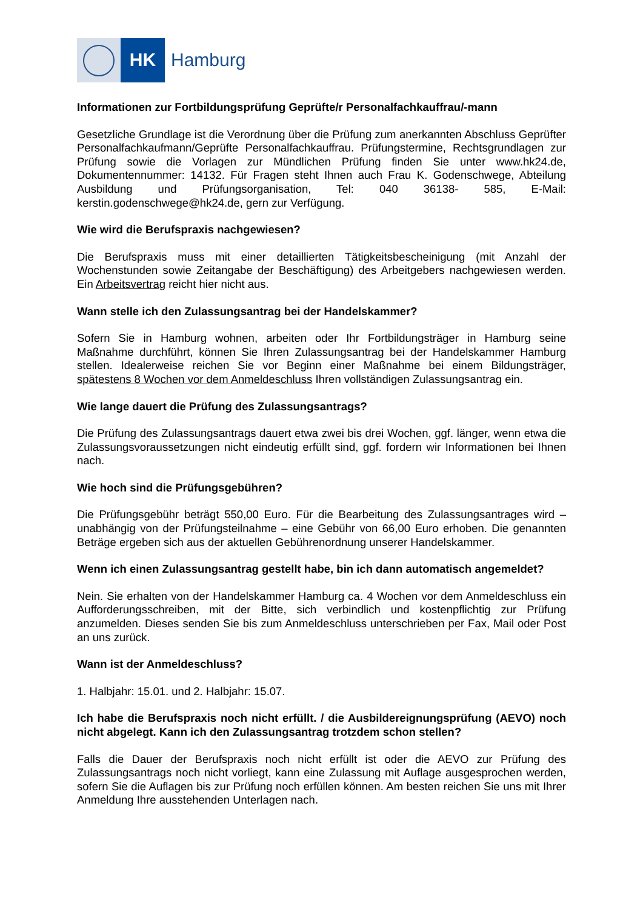HK Hamburg
Informationen zur Fortbildungsprüfung Geprüfte/r Personalfachkauffrau/-mann
Gesetzliche Grundlage ist die Verordnung über die Prüfung zum anerkannten Abschluss Geprüfter Personalfachkaufmann/Geprüfte Personalfachkauffrau. Prüfungstermine, Rechtsgrundlagen zur Prüfung sowie die Vorlagen zur Mündlichen Prüfung finden Sie unter www.hk24.de, Dokumentennummer: 14132. Für Fragen steht Ihnen auch Frau K. Godenschwege, Abteilung Ausbildung und Prüfungsorganisation, Tel: 040 36138- 585, E-Mail: kerstin.godenschwege@hk24.de, gern zur Verfügung.
Wie wird die Berufspraxis nachgewiesen?
Die Berufspraxis muss mit einer detaillierten Tätigkeitsbescheinigung (mit Anzahl der Wochenstunden sowie Zeitangabe der Beschäftigung) des Arbeitgebers nachgewiesen werden. Ein Arbeitsvertrag reicht hier nicht aus.
Wann stelle ich den Zulassungsantrag bei der Handelskammer?
Sofern Sie in Hamburg wohnen, arbeiten oder Ihr Fortbildungsträger in Hamburg seine Maßnahme durchführt, können Sie Ihren Zulassungsantrag bei der Handelskammer Hamburg stellen. Idealerweise reichen Sie vor Beginn einer Maßnahme bei einem Bildungsträger, spätestens 8 Wochen vor dem Anmeldeschluss Ihren vollständigen Zulassungsantrag ein.
Wie lange dauert die Prüfung des Zulassungsantrags?
Die Prüfung des Zulassungsantrags dauert etwa zwei bis drei Wochen, ggf. länger, wenn etwa die Zulassungsvoraussetzungen nicht eindeutig erfüllt sind, ggf. fordern wir Informationen bei Ihnen nach.
Wie hoch sind die Prüfungsgebühren?
Die Prüfungsgebühr beträgt 550,00 Euro. Für die Bearbeitung des Zulassungsantrages wird – unabhängig von der Prüfungsteilnahme – eine Gebühr von 66,00 Euro erhoben. Die genannten Beträge ergeben sich aus der aktuellen Gebührenordnung unserer Handelskammer.
Wenn ich einen Zulassungsantrag gestellt habe, bin ich dann automatisch angemeldet?
Nein. Sie erhalten von der Handelskammer Hamburg ca. 4 Wochen vor dem Anmeldeschluss ein Aufforderungsschreiben, mit der Bitte, sich verbindlich und kostenpflichtig zur Prüfung anzumelden. Dieses senden Sie bis zum Anmeldeschluss unterschrieben per Fax, Mail oder Post an uns zurück.
Wann ist der Anmeldeschluss?
1. Halbjahr: 15.01. und 2. Halbjahr: 15.07.
Ich habe die Berufspraxis noch nicht erfüllt. / die Ausbildereignungsprüfung (AEVO) noch nicht abgelegt. Kann ich den Zulassungsantrag trotzdem schon stellen?
Falls die Dauer der Berufspraxis noch nicht erfüllt ist oder die AEVO zur Prüfung des Zulassungsantrags noch nicht vorliegt, kann eine Zulassung mit Auflage ausgesprochen werden, sofern Sie die Auflagen bis zur Prüfung noch erfüllen können. Am besten reichen Sie uns mit Ihrer Anmeldung Ihre ausstehenden Unterlagen nach.